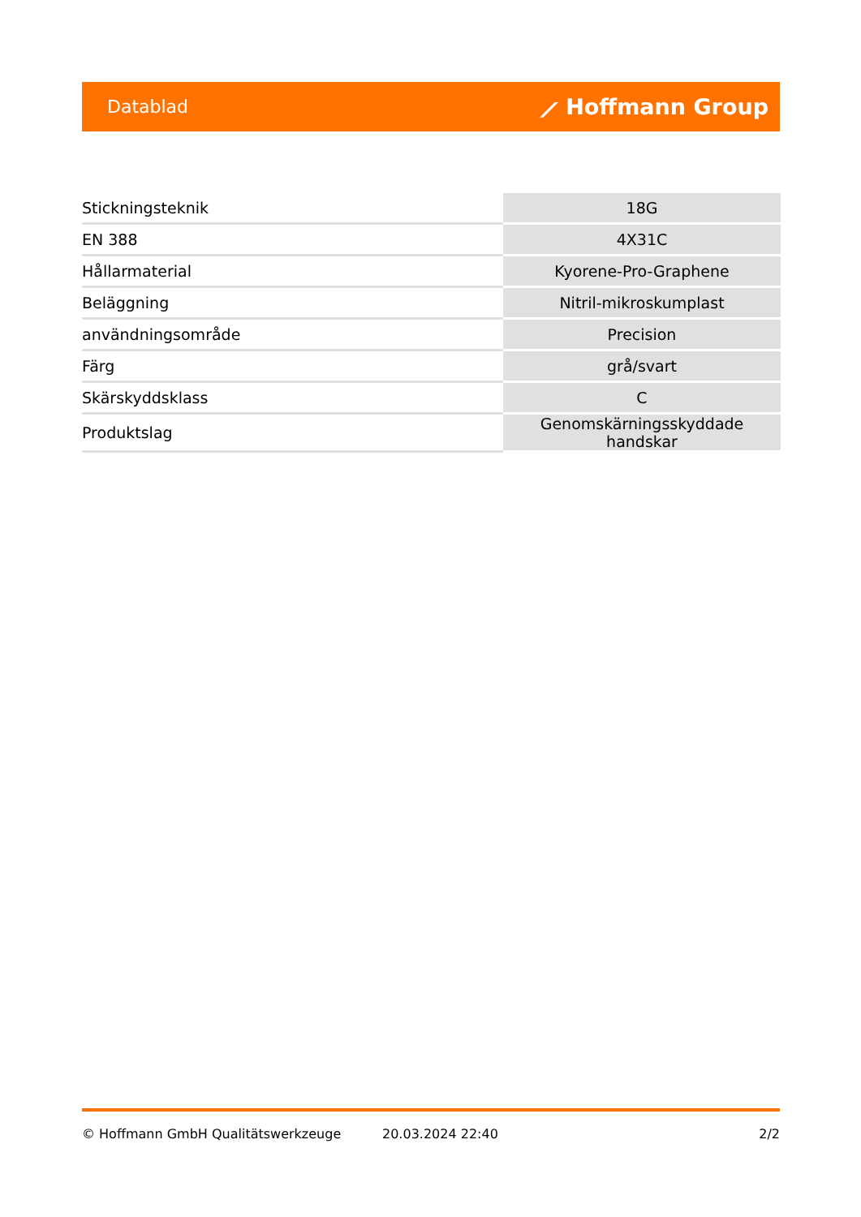Datablad ⟋ Hoffmann Group
| Stickningsteknik | 18G |
| EN 388 | 4X31C |
| Hållarmaterial | Kyorene-Pro-Graphene |
| Beläggning | Nitril-mikroskumplast |
| användningsområde | Precision |
| Färg | grå/svart |
| Skärskyddsklass | C |
| Produktslag | Genomskärningsskyddade handskar |
© Hoffmann GmbH Qualitätswerkzeuge 20.03.2024 22:40 2/2